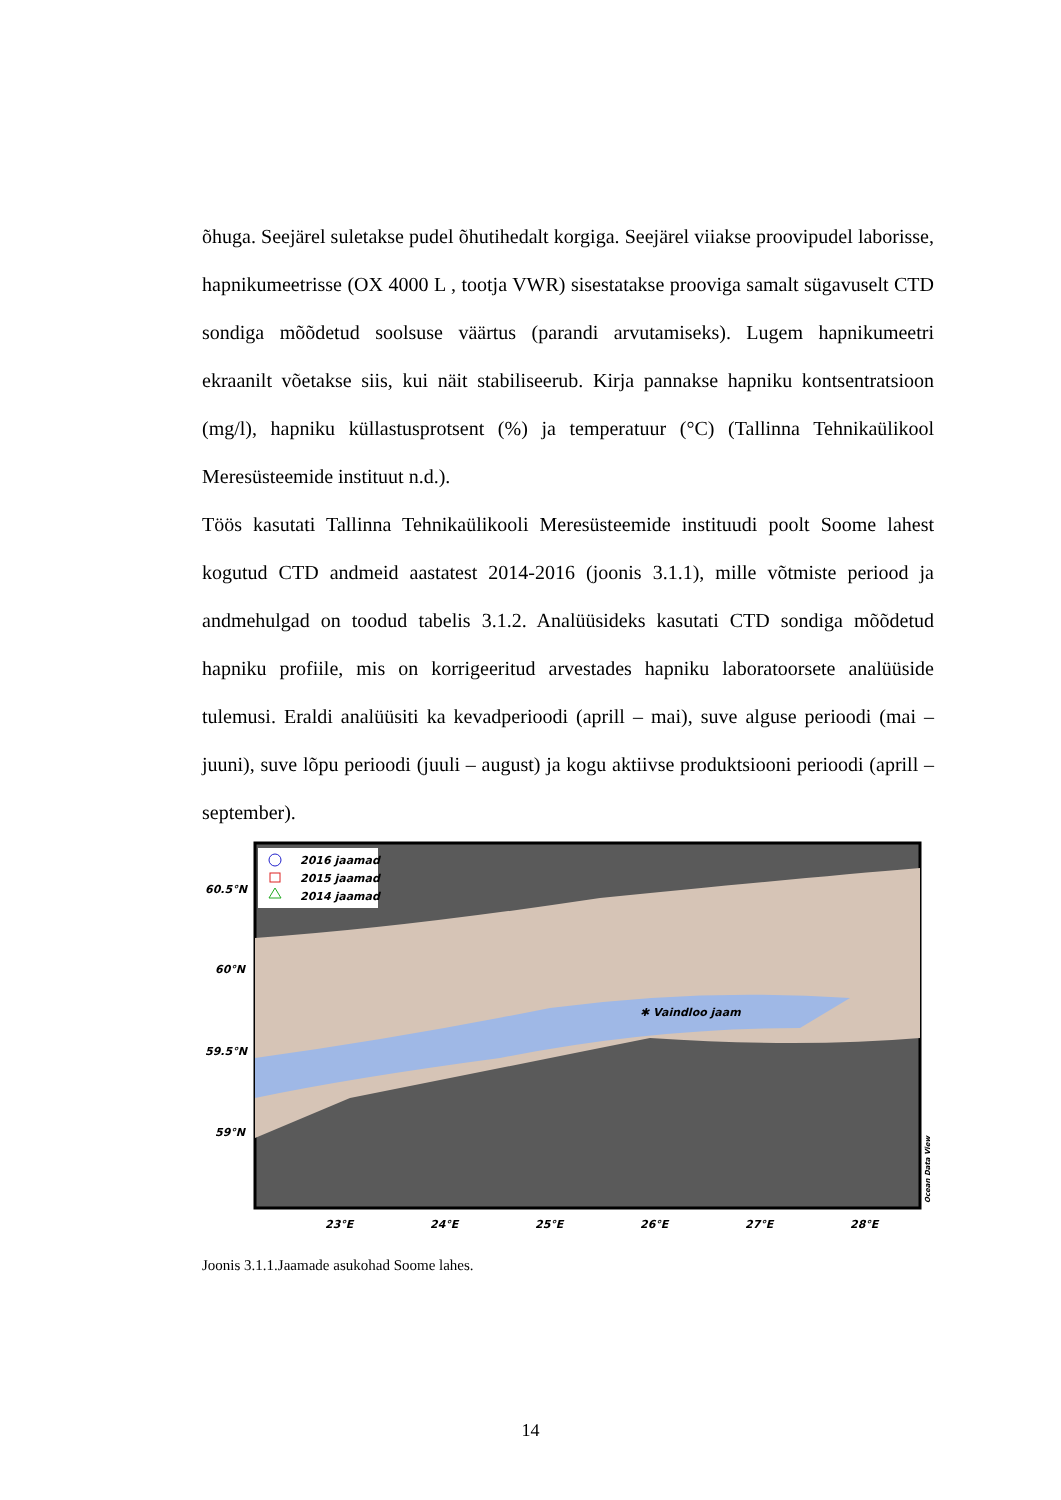õhuga. Seejärel suletakse pudel õhutihedalt korgiga. Seejärel viiakse proovipudel laborisse, hapnikumeetrisse (OX 4000 L , tootja VWR) sisestatakse prooviga samalt sügavuselt CTD sondiga mõõdetud soolsuse väärtus (parandi arvutamiseks). Lugem hapnikumeetri ekraanilt võetakse siis, kui näit stabiliseerub. Kirja pannakse hapniku kontsentratsioon (mg/l), hapniku küllastusprotsent (%) ja temperatuur (°C) (Tallinna Tehnikaülikool Meresüsteemide instituut n.d.).
Töös kasutati Tallinna Tehnikaülikooli Meresüsteemide instituudi poolt Soome lahest kogutud CTD andmeid aastatest 2014-2016 (joonis 3.1.1), mille võtmiste periood ja andmehulgad on toodud tabelis 3.1.2. Analüüsideks kasutati CTD sondiga mõõdetud hapniku profiile, mis on korrigeeritud arvestades hapniku laboratoorsete analüüside tulemusi. Eraldi analüüsiti ka kevadperioodi (aprill – mai), suve alguse perioodi (mai – juuni), suve lõpu perioodi (juuli – august) ja kogu aktiivse produktsiooni perioodi (aprill – september).
2016 jaamad
2015 jaamad
2014 jaamad
✱ Vaindloo jaam
60.5°N
60°N
59.5°N
59°N
23°E
24°E
25°E
26°E
27°E
28°E
Ocean Data View
Joonis 3.1.1.Jaamade asukohad Soome lahes.
14